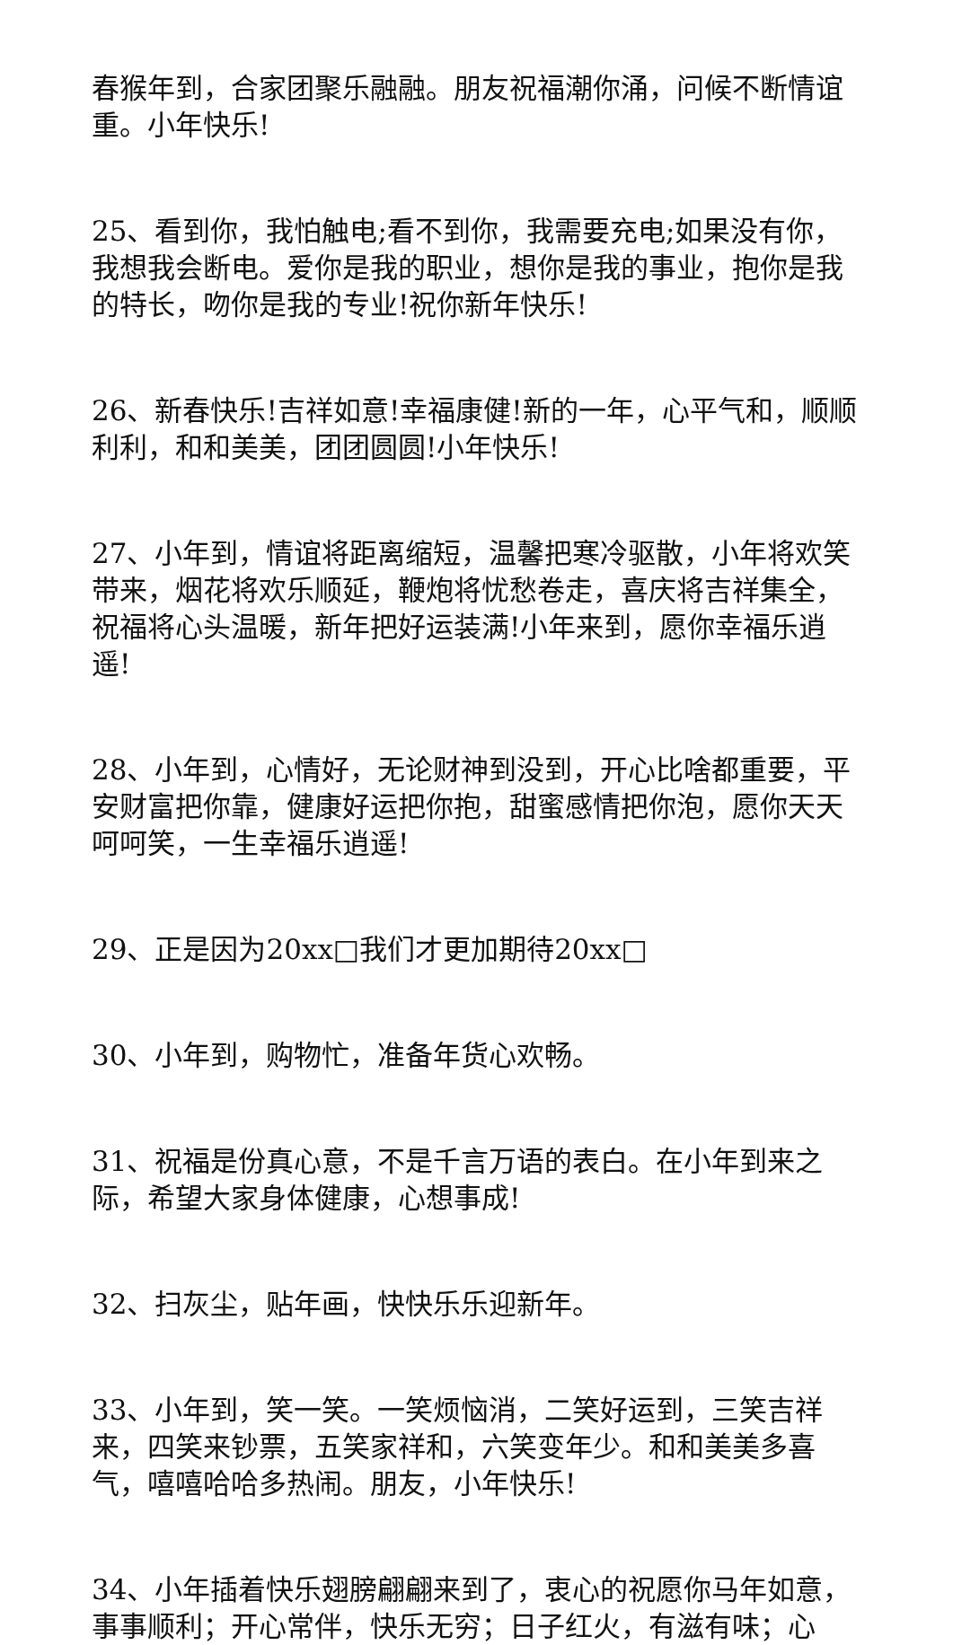春猴年到，合家团聚乐融融。朋友祝福潮你涌，问候不断情谊重。小年快乐!
25、看到你，我怕触电;看不到你，我需要充电;如果没有你，我想我会断电。爱你是我的职业，想你是我的事业，抱你是我的特长，吻你是我的专业!祝你新年快乐!
26、新春快乐!吉祥如意!幸福康健!新的一年，心平气和，顺顺利利，和和美美，团团圆圆!小年快乐!
27、小年到，情谊将距离缩短，温馨把寒冷驱散，小年将欢笑带来，烟花将欢乐顺延，鞭炮将忧愁卷走，喜庆将吉祥集全，祝福将心头温暖，新年把好运装满!小年来到，愿你幸福乐逍遥!
28、小年到，心情好，无论财神到没到，开心比啥都重要，平安财富把你靠，健康好运把你抱，甜蜜感情把你泡，愿你天天呵呵笑，一生幸福乐逍遥!
29、正是因为20xx□我们才更加期待20xx□
30、小年到，购物忙，准备年货心欢畅。
31、祝福是份真心意，不是千言万语的表白。在小年到来之际，希望大家身体健康，心想事成!
32、扫灰尘，贴年画，快快乐乐迎新年。
33、小年到，笑一笑。一笑烦恼消，二笑好运到，三笑吉祥来，四笑来钞票，五笑家祥和，六笑变年少。和和美美多喜气，嘻嘻哈哈多热闹。朋友，小年快乐!
34、小年插着快乐翅膀翩翩来到了，衷心的祝愿你马年如意，事事顺利；开心常伴，快乐无穷；日子红火，有滋有味；心